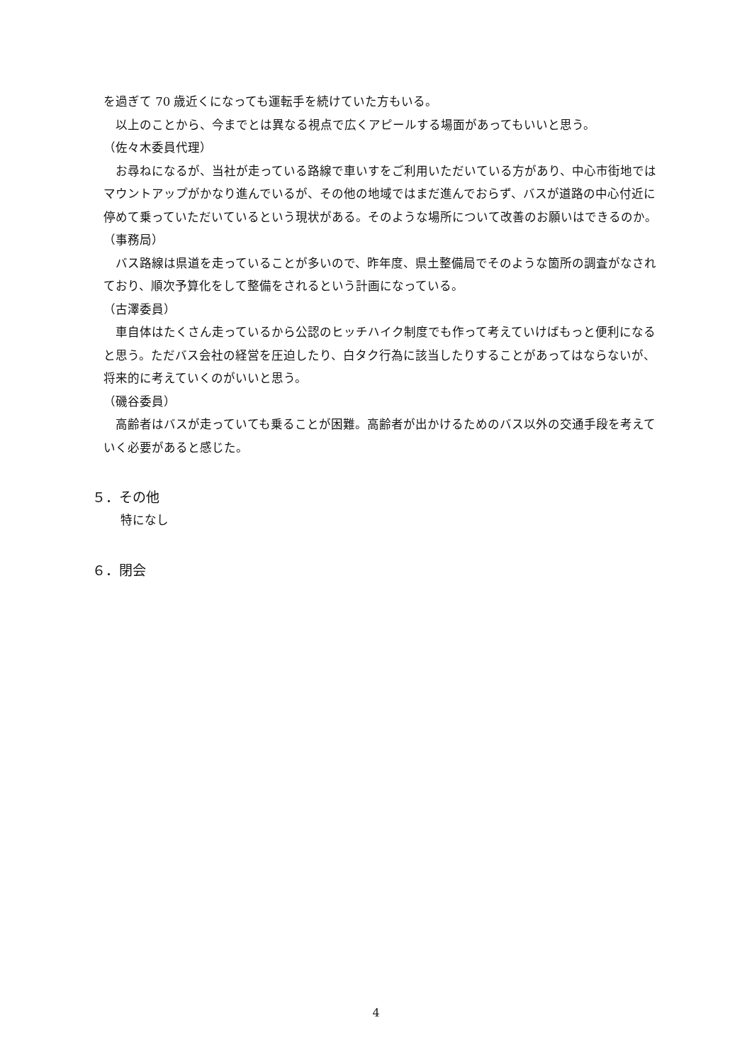を過ぎて 70 歳近くになっても運転手を続けていた方もいる。
以上のことから、今までとは異なる視点で広くアピールする場面があってもいいと思う。
（佐々木委員代理）
お尋ねになるが、当社が走っている路線で車いすをご利用いただいている方があり、中心市街地ではマウントアップがかなり進んでいるが、その他の地域ではまだ進んでおらず、バスが道路の中心付近に停めて乗っていただいているという現状がある。そのような場所について改善のお願いはできるのか。
（事務局）
バス路線は県道を走っていることが多いので、昨年度、県土整備局でそのような箇所の調査がなされており、順次予算化をして整備をされるという計画になっている。
（古澤委員）
車自体はたくさん走っているから公認のヒッチハイク制度でも作って考えていけばもっと便利になると思う。ただバス会社の経営を圧迫したり、白タク行為に該当したりすることがあってはならないが、将来的に考えていくのがいいと思う。
（磯谷委員）
高齢者はバスが走っていても乗ることが困難。高齢者が出かけるためのバス以外の交通手段を考えていく必要があると感じた。
５．その他
特になし
６．閉会
4